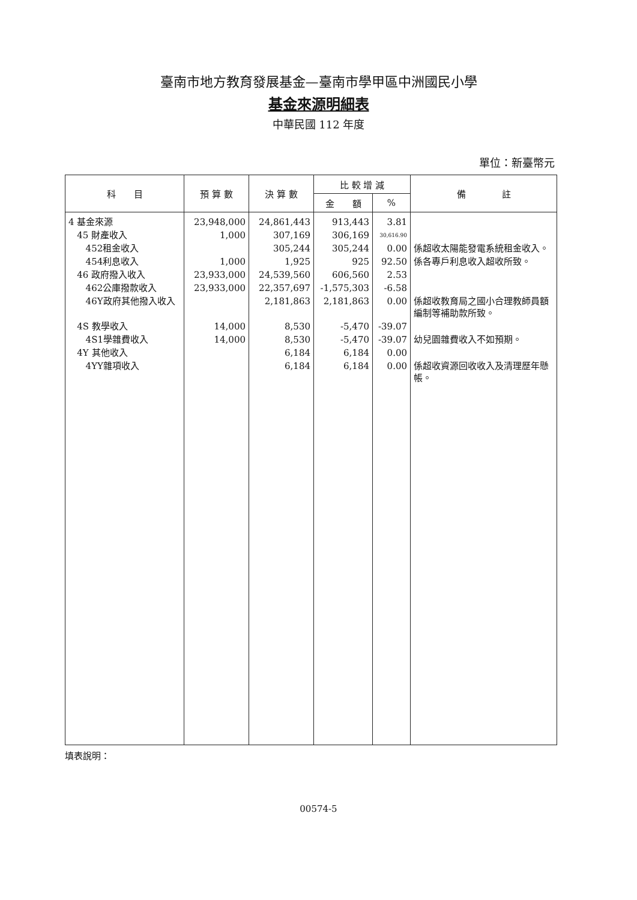臺南市地方教育發展基金—臺南市學甲區中洲國民小學
基金來源明細表
中華民國 112 年度
單位：新臺幣元
| 科 目 | 預 算 數 | 決 算 數 | 比 較 增 減 | | 備 註 |
| --- | --- | --- | --- | --- | --- |
| | | | 金 額 | % | |
| 4 基金來源 | 23,948,000 | 24,861,443 | 913,443 | 3.81 | |
| 45 財產收入 | 1,000 | 307,169 | 306,169 | 30,616.90 | |
| 452租金收入 | | 305,244 | 305,244 | 0.00 | 係超收太陽能發電系統租金收入。 |
| 454利息收入 | 1,000 | 1,925 | 925 | 92.50 | 係各專戶利息收入超收所致。 |
| 46 政府撥入收入 | 23,933,000 | 24,539,560 | 606,560 | 2.53 | |
| 462公庫撥款收入 | 23,933,000 | 22,357,697 | -1,575,303 | -6.58 | |
| 46Y政府其他撥入收入 | | 2,181,863 | 2,181,863 | 0.00 | 係超收教育局之國小合理教師員額編制等補助款所致。 |
| 4S 教學收入 | 14,000 | 8,530 | -5,470 | -39.07 | |
| 4S1學雜費收入 | 14,000 | 8,530 | -5,470 | -39.07 | 幼兒園雜費收入不如預期。 |
| 4Y 其他收入 | | 6,184 | 6,184 | 0.00 | |
| 4YY雜項收入 | | 6,184 | 6,184 | 0.00 | 係超收資源回收收入及清理歷年懸帳。 |
填表說明：
00574-5